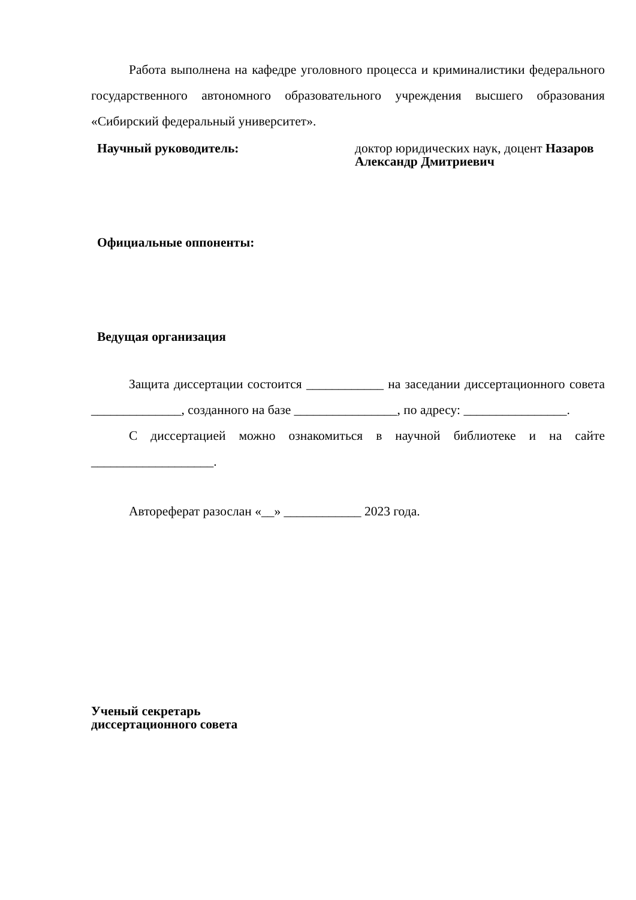Работа выполнена на кафедре уголовного процесса и криминалистики федерального государственного автономного образовательного учреждения высшего образования «Сибирский федеральный университет».
Научный руководитель: доктор юридических наук, доцент Назаров Александр Дмитриевич
Официальные оппоненты:
Ведущая организация
Защита диссертации состоится ____________ на заседании диссертационного совета ______________, созданного на базе ________________, по адресу: ________________.
С диссертацией можно ознакомиться в научной библиотеке и на сайте ___________________.
Автореферат разослан «__» ____________ 2023 года.
Ученый секретарь
диссертационного совета